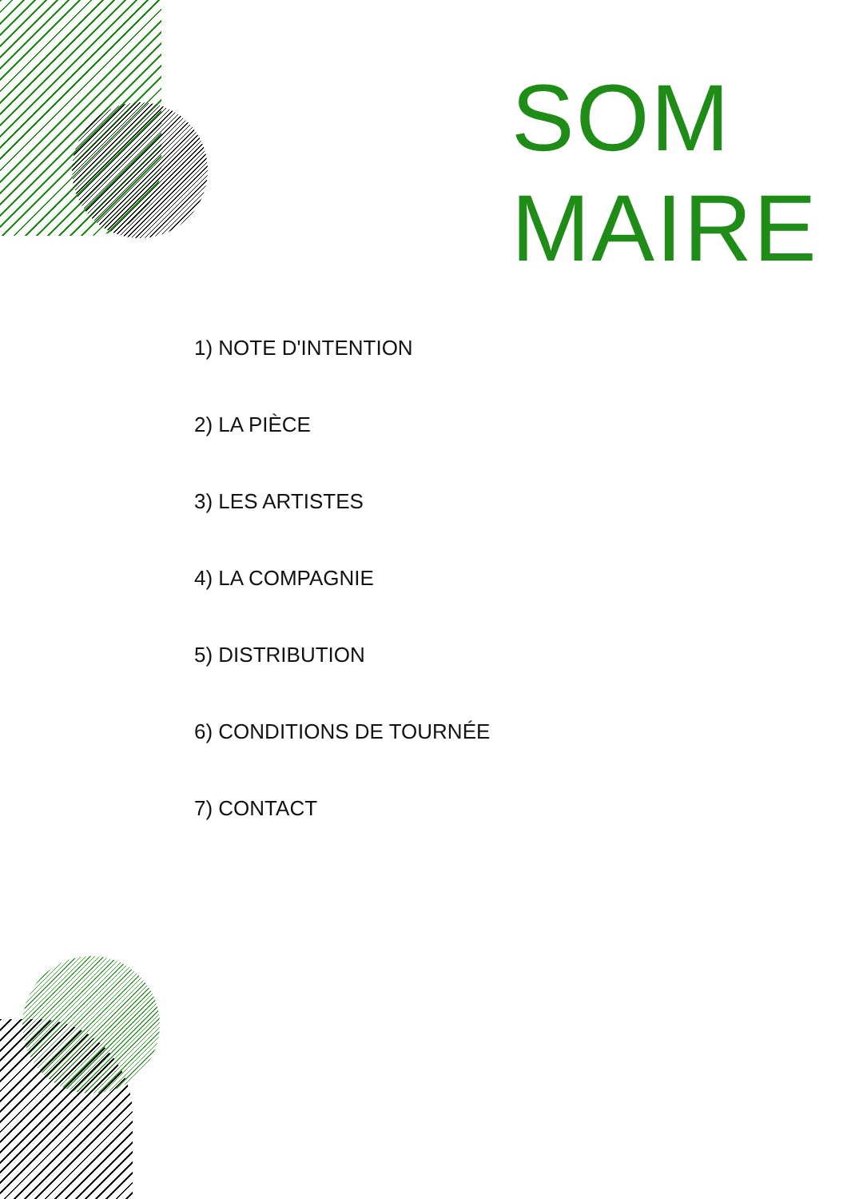SOM
MAIRE
1) NOTE D'INTENTION
2) LA PIÈCE
3) LES ARTISTES
4) LA COMPAGNIE
5) DISTRIBUTION
6) CONDITIONS DE TOURNÉE
7) CONTACT